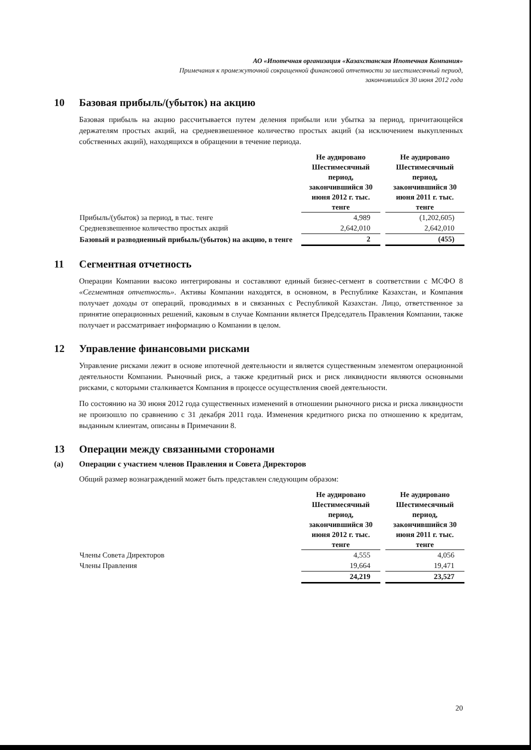АО «Ипотечная организация «Казахстанская Ипотечная Компания»
Примечания к промежуточной сокращенной финансовой отчетности за шестимесячный период,
закончившийся 30 июня 2012 года
10 Базовая прибыль/(убыток) на акцию
Базовая прибыль на акцию рассчитывается путем деления прибыли или убытка за период, причитающейся держателям простых акций, на средневзвешенное количество простых акций (за исключением выкупленных собственных акций), находящихся в обращении в течение периода.
| | Не аудировано Шестимесячный период, закончившийся 30 июня 2012 г. тыс. тенге | | Не аудировано Шестимесячный период, закончившийся 30 июня 2011 г. тыс. тенге |
| Прибыль/(убыток) за период, в тыс. тенге | 4,989 | | (1,202,605) |
| Средневзвешенное количество простых акций | 2,642,010 | | 2,642,010 |
| Базовый и разводненный прибыль/(убыток) на акцию, в тенге | 2 | | (455) |
11 Сегментная отчетность
Операции Компании высоко интегрированы и составляют единый бизнес-сегмент в соответствии с МСФО 8 «Сегментная отчетность». Активы Компании находятся, в основном, в Республике Казахстан, и Компания получает доходы от операций, проводимых в и связанных с Республикой Казахстан. Лицо, ответственное за принятие операционных решений, каковым в случае Компании является Председатель Правления Компании, также получает и рассматривает информацию о Компании в целом.
12 Управление финансовыми рисками
Управление рисками лежит в основе ипотечной деятельности и является существенным элементом операционной деятельности Компании. Рыночный риск, а также кредитный риск и риск ликвидности являются основными рисками, с которыми сталкивается Компания в процессе осуществления своей деятельности.
По состоянию на 30 июня 2012 года существенных изменений в отношении рыночного риска и риска ликвидности не произошло по сравнению с 31 декабря 2011 года. Изменения кредитного риска по отношению к кредитам, выданным клиентам, описаны в Примечании 8.
13 Операции между связанными сторонами
(a) Операции с участием членов Правления и Совета Директоров
Общий размер вознаграждений может быть представлен следующим образом:
| | Не аудировано Шестимесячный период, закончившийся 30 июня 2012 г. тыс. тенге | | Не аудировано Шестимесячный период, закончившийся 30 июня 2011 г. тыс. тенге |
| Члены Совета Директоров | 4,555 | | 4,056 |
| Члены Правления | 19,664 | | 19,471 |
| | 24,219 | | 23,527 |
20